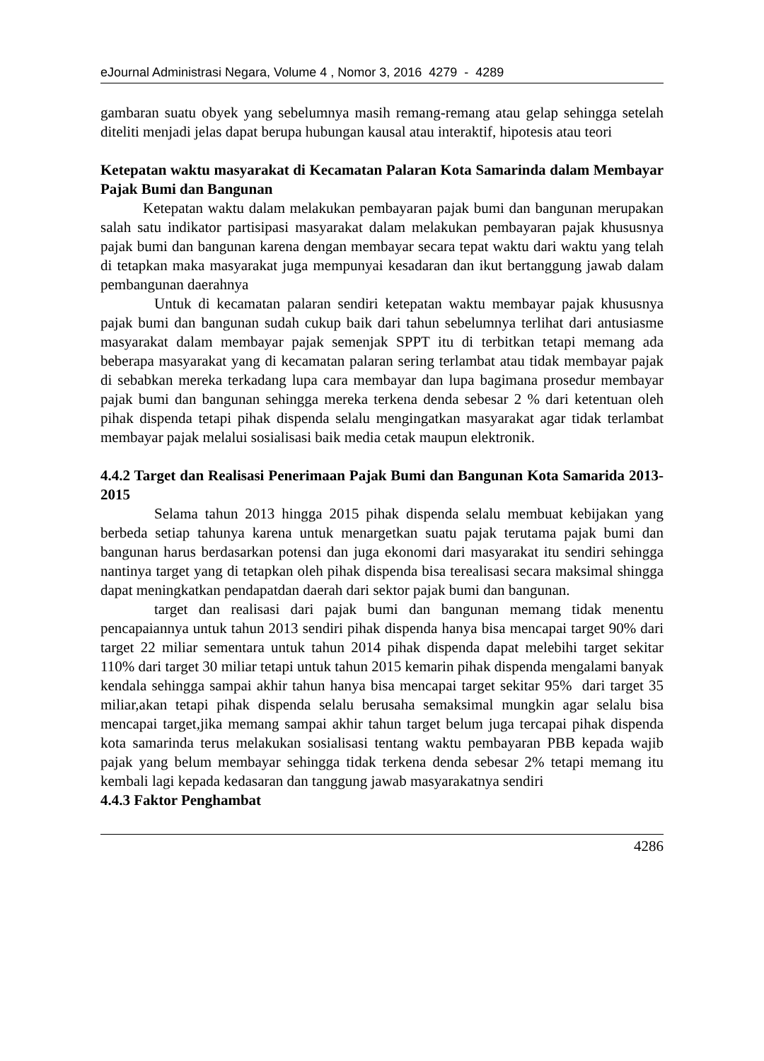eJournal Administrasi Negara, Volume 4 , Nomor 3, 2016 4279 - 4289
gambaran suatu obyek yang sebelumnya masih remang-remang atau gelap sehingga setelah diteliti menjadi jelas dapat berupa hubungan kausal atau interaktif, hipotesis atau teori
Ketepatan waktu masyarakat di Kecamatan Palaran Kota Samarinda dalam Membayar Pajak Bumi dan Bangunan
Ketepatan waktu dalam melakukan pembayaran pajak bumi dan bangunan merupakan salah satu indikator partisipasi masyarakat dalam melakukan pembayaran pajak khususnya pajak bumi dan bangunan karena dengan membayar secara tepat waktu dari waktu yang telah di tetapkan maka masyarakat juga mempunyai kesadaran dan ikut bertanggung jawab dalam pembangunan daerahnya
Untuk di kecamatan palaran sendiri ketepatan waktu membayar pajak khususnya pajak bumi dan bangunan sudah cukup baik dari tahun sebelumnya terlihat dari antusiasme masyarakat dalam membayar pajak semenjak SPPT itu di terbitkan tetapi memang ada beberapa masyarakat yang di kecamatan palaran sering terlambat atau tidak membayar pajak di sebabkan mereka terkadang lupa cara membayar dan lupa bagimana prosedur membayar pajak bumi dan bangunan sehingga mereka terkena denda sebesar 2 % dari ketentuan oleh pihak dispenda tetapi pihak dispenda selalu mengingatkan masyarakat agar tidak terlambat membayar pajak melalui sosialisasi baik media cetak maupun elektronik.
4.4.2 Target dan Realisasi Penerimaan Pajak Bumi dan Bangunan Kota Samarida 2013-2015
Selama tahun 2013 hingga 2015 pihak dispenda selalu membuat kebijakan yang berbeda setiap tahunya karena untuk menargetkan suatu pajak terutama pajak bumi dan bangunan harus berdasarkan potensi dan juga ekonomi dari masyarakat itu sendiri sehingga nantinya target yang di tetapkan oleh pihak dispenda bisa terealisasi secara maksimal shingga dapat meningkatkan pendapatdan daerah dari sektor pajak bumi dan bangunan.
target dan realisasi dari pajak bumi dan bangunan memang tidak menentu pencapaiannya untuk tahun 2013 sendiri pihak dispenda hanya bisa mencapai target 90% dari target 22 miliar sementara untuk tahun 2014 pihak dispenda dapat melebihi target sekitar 110% dari target 30 miliar tetapi untuk tahun 2015 kemarin pihak dispenda mengalami banyak kendala sehingga sampai akhir tahun hanya bisa mencapai target sekitar 95% dari target 35 miliar,akan tetapi pihak dispenda selalu berusaha semaksimal mungkin agar selalu bisa mencapai target,jika memang sampai akhir tahun target belum juga tercapai pihak dispenda kota samarinda terus melakukan sosialisasi tentang waktu pembayaran PBB kepada wajib pajak yang belum membayar sehingga tidak terkena denda sebesar 2% tetapi memang itu kembali lagi kepada kedasaran dan tanggung jawab masyarakatnya sendiri
4.4.3 Faktor Penghambat
4286